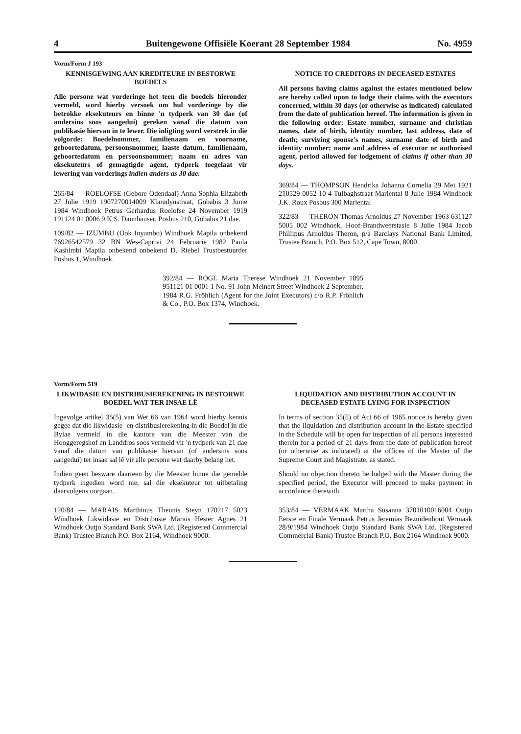4 Buitengewone Offisiële Koerant 28 September 1984 No. 4959
Vorm/Form J 193
KENNISGEWING AAN KREDITEURE IN BESTORWE BOEDELS
Alle persone wat vorderinge het teen die boedels hieronder vermeld, word hierby versoek om hul vorderinge by die betrokke eksekuteurs en binne 'n tydperk van 30 dae (of andersins soos aangedui) gereken vanaf die datum van publikasie hiervan in te lewer. Die inligting word verstrek in die volgorde: Boedelnommer, familienaam en voorname, geboortedatum, persoonsnommer, laaste datum, familienaam, geboortedatum en persoonsnommer; naam en adres van eksekuteurs of gemagtigde agent, tydperk toegelaat vir lewering van vorderings indien anders as 30 dae.
265/84 — ROELOFSE (Gebore Odendaal) Anna Sophia Elizabeth 27 Julie 1919 1907270014009 Klaradynstraat, Gobabis 3 Junie 1984 Windhoek Petrus Gerhardus Roelofse 24 November 1919 191124 01 0006 9 K.S. Dannhauser, Posbus 210, Gobabis 21 dae.
109/82 — IZUMBU (Ook Inyambo) Windhoek Mapila onbekend 76926542579 32 BN Wes-Caprivi 24 Februarie 1982 Paula Kashimbi Mapila onbekend onbekend D. Riebel Trustbestuurder Posbus 1, Windhoek.
NOTICE TO CREDITORS IN DECEASED ESTATES
All persons having claims against the estates mentioned below are hereby called upon to lodge their claims with the executors concerned, within 30 days (or otherwise as indicated) calculated from the date of publication hereof. The information is given in the following order: Estate number, surname and christian names, date of birth, identity number, last address, date of death; surviving spouse's names, surname date of birth and identity number; name and address of executor or authorised agent, period allowed for lodgement of claims if other than 30 days.
369/84 — THOMPSON Hendrika Johanna Cornelia 29 Mei 1921 210529 0052 10 4 Tulbaghstraat Mariental 8 Julie 1984 Windhoek J.K. Roux Posbus 300 Mariental
322/83 — THERON Thomas Arnoldus 27 November 1963 631127 5005 002 Windhoek, Hoof-Brandweerstasie 8 Julie 1984 Jacob Phillipus Arnoldus Theron, p/a Barclays National Bank Limited, Trustee Branch, P.O. Box 512, Cape Town, 8000.
392/84 — ROGL Maria Therese Windhoek 21 November 1895 951121 01 0001 1 No. 91 John Meinert Street Windhoek 2 September, 1984 R.G. Fröhlich (Agent for the Joint Executors) c/o R.P. Fröhlich & Co., P.O. Box 1374, Windhoek.
Vorm/Form 519
LIKWIDASIE EN DISTRIBUSIEREKENING IN BESTORWE BOEDEL WAT TER INSAE LÊ
Ingevolge artikel 35(5) van Wet 66 van 1964 word hierby kennis gegee dat die likwidasie- en distribusierekening in die Boedel in die Bylae vermeld in die kantore van die Meester van die Hooggeregshof en Landdros soos vermeld vir 'n tydperk van 21 dae vanaf die datum van publikasie hiervan (of andersins soos aangedui) ter insae sal lê vir alle persone wat daarby belang het.
Indien geen besware daarteen by die Meester binne die gemelde tydperk ingedien word nie, sal die eksekuteur tot uitbetaling daarvolgens oorgaan.
120/84 — MARAIS Marthinus Theunis Steyn 170217 5023 Windhoek Likwidasie en Distribusie Marais Hester Agnes 21 Windhoek Outjo Standard Bank SWA Ltd. (Registered Commercial Bank) Trustee Branch P.O. Box 2164, Windhoek 9000.
LIQUIDATION AND DISTRIBUTION ACCOUNT IN DECEASED ESTATE LYING FOR INSPECTION
In terms of section 35(5) of Act 66 of 1965 notice is hereby given that the liquidation and distribution account in the Estate specified in the Schedule will be open for inspection of all persons interested therein for a period of 21 days from the date of publication hereof (or otherwise as indicated) at the offices of the Master of the Supreme Court and Magistrate, as stated.
Should no objection thereto be lodged with the Master during the specified period, the Executor will proceed to make payment in accordance therewith.
353/84 — VERMAAK Martha Susanna 3701010016004 Outjo Eerste en Finale Vermaak Petrus Jeremias Bezuidenhout Vermaak 28/9/1984 Windhoek Outjo Standard Bank SWA Ltd. (Registered Commercial Bank) Trustee Branch P.O. Box 2164 Windhoek 9000.